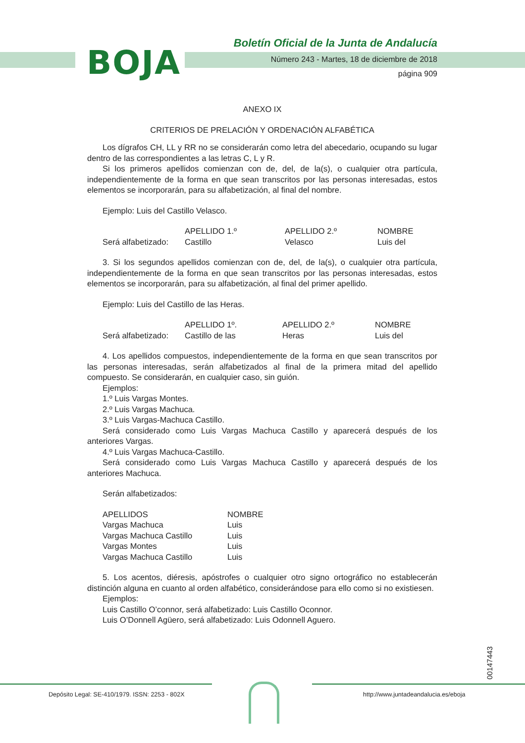BOJA
Boletín Oficial de la Junta de Andalucía
Número 243 - Martes, 18 de diciembre de 2018
página 909
ANEXO IX
CRITERIOS DE PRELACIÓN Y ORDENACIÓN ALFABÉTICA
Los dígrafos CH, LL y RR no se considerarán como letra del abecedario, ocupando su lugar dentro de las correspondientes a las letras C, L y R.
Si los primeros apellidos comienzan con de, del, de la(s), o cualquier otra partícula, independientemente de la forma en que sean transcritos por las personas interesadas, estos elementos se incorporarán, para su alfabetización, al final del nombre.
Ejemplo: Luis del Castillo Velasco.
| | APELLIDO 1.º | APELLIDO 2.º | NOMBRE |
| Será alfabetizado: | Castillo | Velasco | Luis del |
3. Si los segundos apellidos comienzan con de, del, de la(s), o cualquier otra partícula, independientemente de la forma en que sean transcritos por las personas interesadas, estos elementos se incorporarán, para su alfabetización, al final del primer apellido.
Ejemplo: Luis del Castillo de las Heras.
| | APELLIDO 1º. | APELLIDO 2.º | NOMBRE |
| Será alfabetizado: | Castillo de las | Heras | Luis del |
4. Los apellidos compuestos, independientemente de la forma en que sean transcritos por las personas interesadas, serán alfabetizados al final de la primera mitad del apellido compuesto. Se considerarán, en cualquier caso, sin guión.
Ejemplos:
1.º Luis Vargas Montes.
2.º Luis Vargas Machuca.
3.º Luis Vargas-Machuca Castillo.
Será considerado como Luis Vargas Machuca Castillo y aparecerá después de los anteriores Vargas.
4.º Luis Vargas Machuca-Castillo.
Será considerado como Luis Vargas Machuca Castillo y aparecerá después de los anteriores Machuca.
Serán alfabetizados:
| APELLIDOS | NOMBRE |
| Vargas Machuca | Luis |
| Vargas Machuca Castillo | Luis |
| Vargas Montes | Luis |
| Vargas Machuca Castillo | Luis |
5. Los acentos, diéresis, apóstrofes o cualquier otro signo ortográfico no establecerán distinción alguna en cuanto al orden alfabético, considerándose para ello como si no existiesen.
Ejemplos:
Luis Castillo O’connor, será alfabetizado: Luis Castillo Oconnor.
Luis O’Donnell Agüero, será alfabetizado: Luis Odonnell Aguero.
00147443
Depósito Legal: SE-410/1979. ISSN: 2253 - 802X http://www.juntadeandalucia.es/eboja